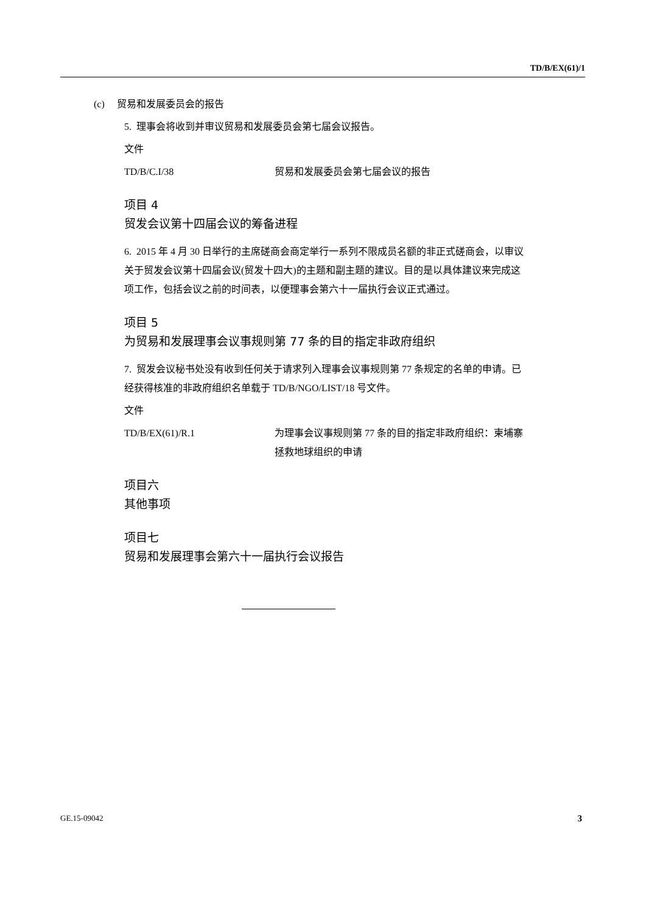TD/B/EX(61)/1
(c) 贸易和发展委员会的报告
5. 理事会将收到并审议贸易和发展委员会第七届会议报告。
文件
TD/B/C.I/38 贸易和发展委员会第七届会议的报告
项目 4
贸发会议第十四届会议的筹备进程
6. 2015 年 4 月 30 日举行的主席磋商会商定举行一系列不限成员名额的非正式磋商会，以审议关于贸发会议第十四届会议(贸发十四大)的主题和副主题的建议。目的是以具体建议来完成这项工作，包括会议之前的时间表，以便理事会第六十一届执行会议正式通过。
项目 5
为贸易和发展理事会议事规则第 77 条的目的指定非政府组织
7. 贸发会议秘书处没有收到任何关于请求列入理事会议事规则第 77 条规定的名单的申请。已经获得核准的非政府组织名单载于 TD/B/NGO/LIST/18 号文件。
文件
TD/B/EX(61)/R.1 为理事会议事规则第 77 条的目的指定非政府组织：柬埔寨拯救地球组织的申请
项目六
其他事项
项目七
贸易和发展理事会第六十一届执行会议报告
GE.15-09042 3